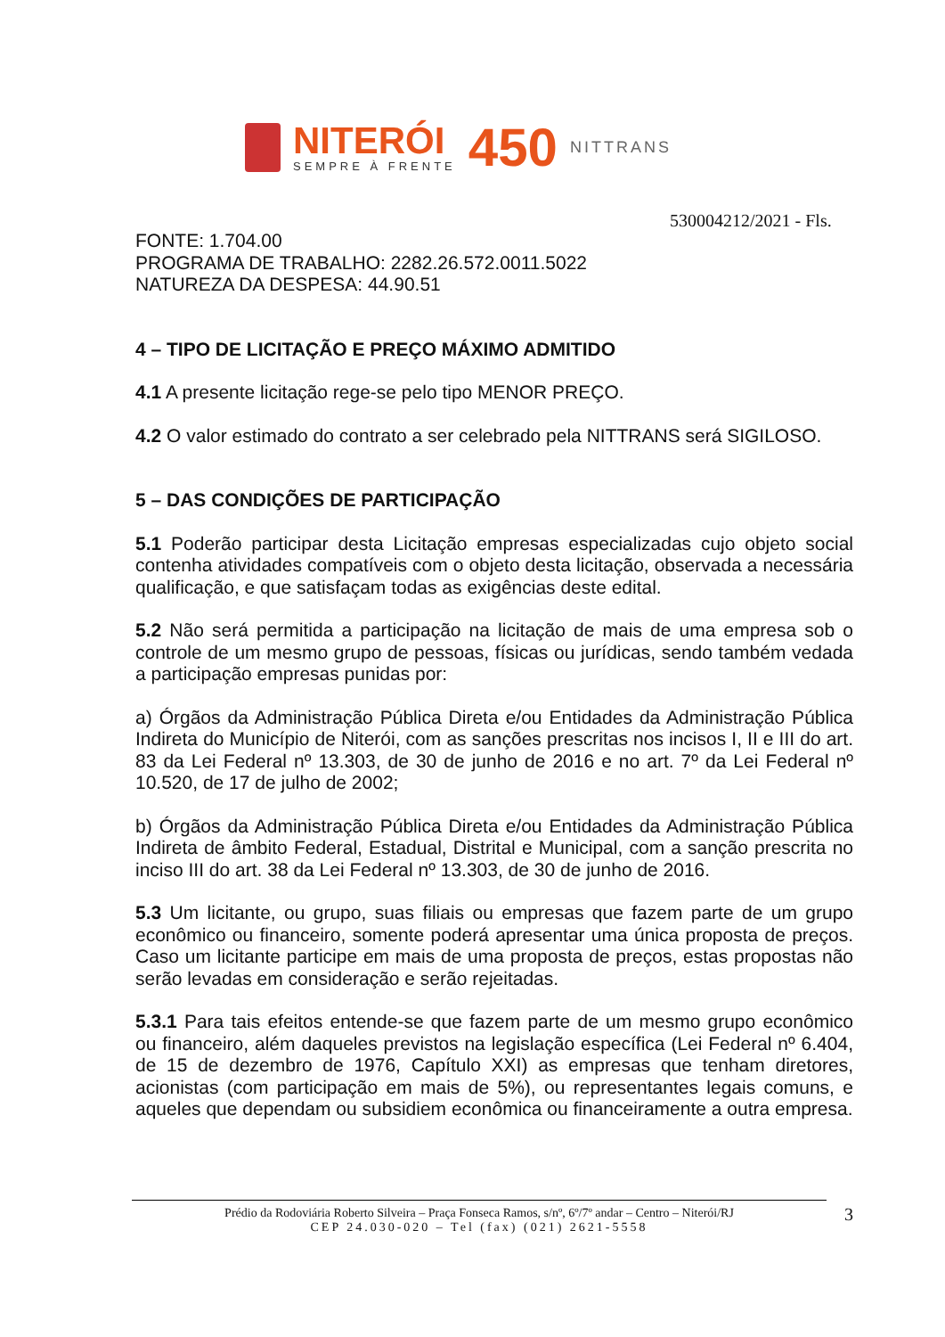NITERÓI
SEMPRE À FRENTE
450
NITTRANS
530004212/2021 - Fls.
FONTE: 1.704.00
PROGRAMA DE TRABALHO: 2282.26.572.0011.5022
NATUREZA DA DESPESA: 44.90.51
4 – TIPO DE LICITAÇÃO E PREÇO MÁXIMO ADMITIDO
4.1 A presente licitação rege-se pelo tipo MENOR PREÇO.
4.2 O valor estimado do contrato a ser celebrado pela NITTRANS será SIGILOSO.
5 – DAS CONDIÇÕES DE PARTICIPAÇÃO
5.1 Poderão participar desta Licitação empresas especializadas cujo objeto social contenha atividades compatíveis com o objeto desta licitação, observada a necessária qualificação, e que satisfaçam todas as exigências deste edital.
5.2 Não será permitida a participação na licitação de mais de uma empresa sob o controle de um mesmo grupo de pessoas, físicas ou jurídicas, sendo também vedada a participação empresas punidas por:
a) Órgãos da Administração Pública Direta e/ou Entidades da Administração Pública Indireta do Município de Niterói, com as sanções prescritas nos incisos I, II e III do art. 83 da Lei Federal nº 13.303, de 30 de junho de 2016 e no art. 7º da Lei Federal nº 10.520, de 17 de julho de 2002;
b) Órgãos da Administração Pública Direta e/ou Entidades da Administração Pública Indireta de âmbito Federal, Estadual, Distrital e Municipal, com a sanção prescrita no inciso III do art. 38 da Lei Federal nº 13.303, de 30 de junho de 2016.
5.3 Um licitante, ou grupo, suas filiais ou empresas que fazem parte de um grupo econômico ou financeiro, somente poderá apresentar uma única proposta de preços. Caso um licitante participe em mais de uma proposta de preços, estas propostas não serão levadas em consideração e serão rejeitadas.
5.3.1 Para tais efeitos entende-se que fazem parte de um mesmo grupo econômico ou financeiro, além daqueles previstos na legislação específica (Lei Federal nº 6.404, de 15 de dezembro de 1976, Capítulo XXI) as empresas que tenham diretores, acionistas (com participação em mais de 5%), ou representantes legais comuns, e aqueles que dependam ou subsidiem econômica ou financeiramente a outra empresa.
Prédio da Rodoviária Roberto Silveira – Praça Fonseca Ramos, s/nº, 6º/7º andar – Centro – Niterói/RJ
CEP 24.030-020 – Tel (fax) (021) 2621-5558
3